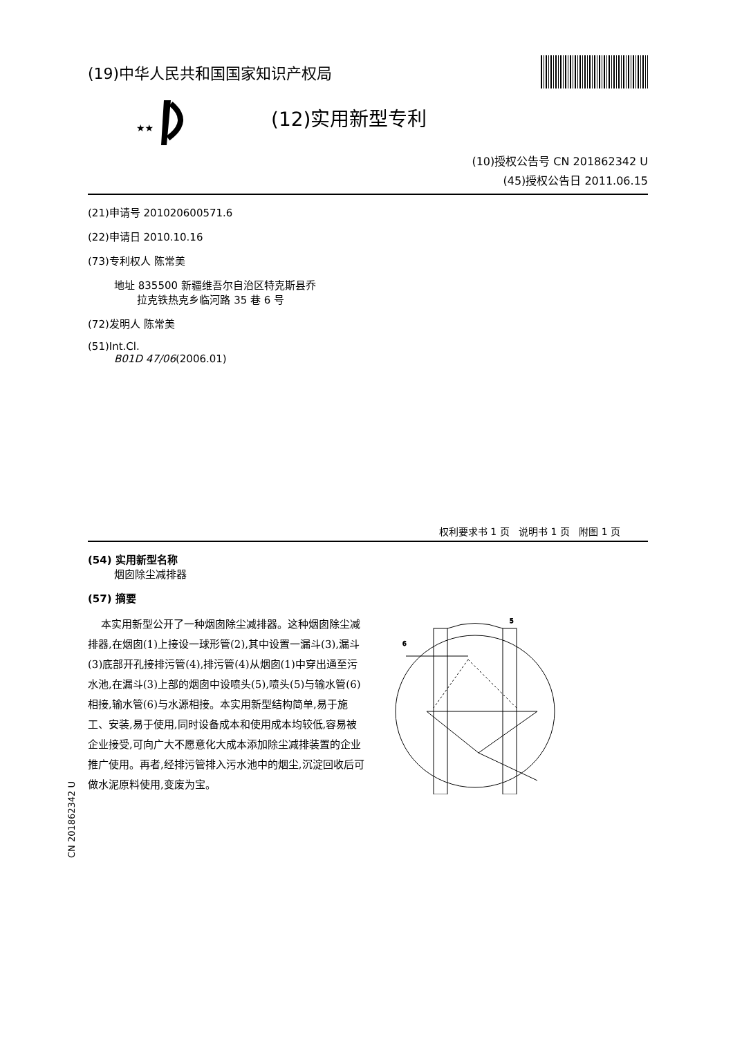(19)中华人民共和国国家知识产权局
★★
(12)实用新型专利
(10)授权公告号 CN 201862342 U
(45)授权公告日 2011.06.15
(21)申请号 201020600571.6
(22)申请日 2010.10.16
(73)专利权人 陈常美
地址 835500 新疆维吾尔自治区特克斯县乔
拉克铁热克乡临河路 35 巷 6 号
(72)发明人 陈常美
(51)Int.Cl.
B01D 47/06(2006.01)
权利要求书 1 页 说明书 1 页 附图 1 页
(54) 实用新型名称
烟囱除尘减排器
(57) 摘要
本实用新型公开了一种烟囱除尘减排器。这种烟囱除尘减排器,在烟囱(1)上接设一球形管(2),其中设置一漏斗(3),漏斗(3)底部开孔接排污管(4),排污管(4)从烟囱(1)中穿出通至污水池,在漏斗(3)上部的烟囱中设喷头(5),喷头(5)与输水管(6)相接,输水管(6)与水源相接。本实用新型结构简单,易于施工、安装,易于使用,同时设备成本和使用成本均较低,容易被企业接受,可向广大不愿意化大成本添加除尘减排装置的企业推广使用。再者,经排污管排入污水池中的烟尘,沉淀回收后可做水泥原料使用,变废为宝。
6
5
CN 201862342 U